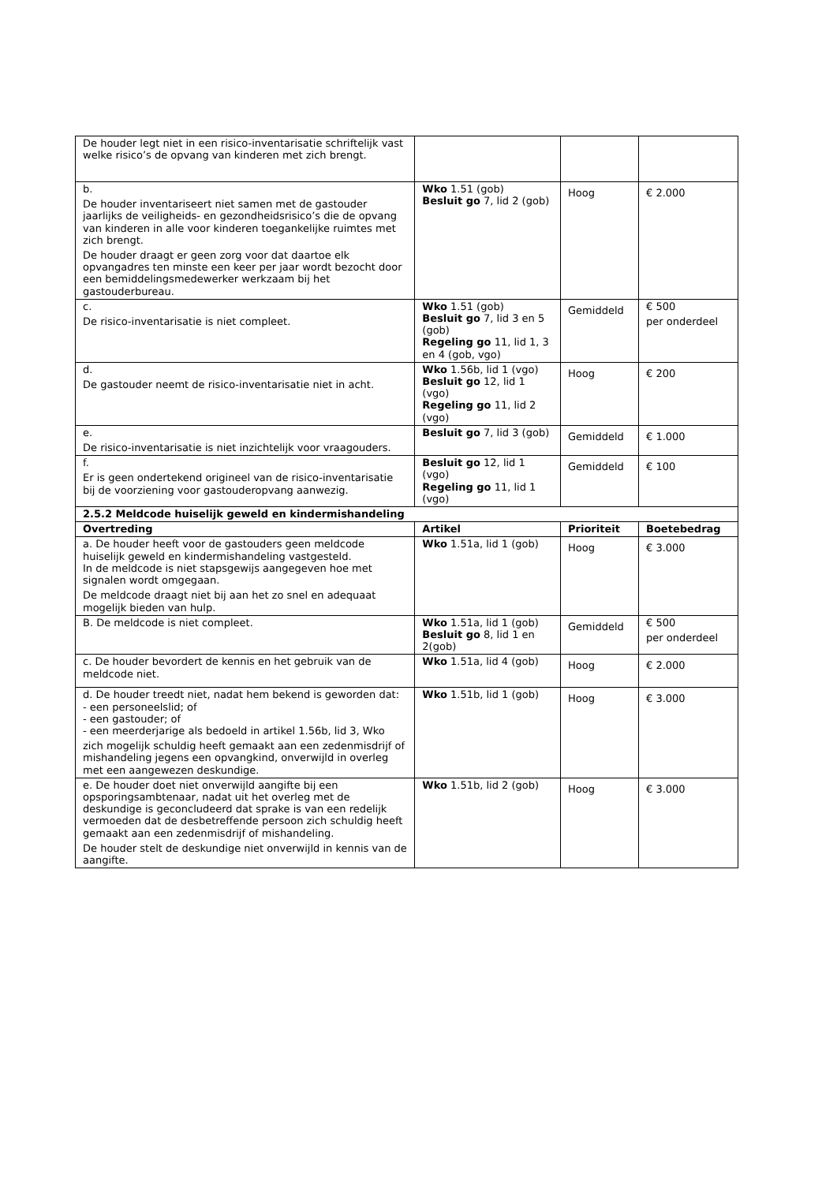| De houder legt niet in een risico-inventarisatie schriftelijk vast welke risico’s de opvang van kinderen met zich brengt. | | | |
| b. De houder inventariseert niet samen met de gastouder jaarlijks de veiligheids- en gezondheidsrisico’s die de opvang van kinderen in alle voor kinderen toegankelijke ruimtes met zich brengt. De houder draagt er geen zorg voor dat daartoe elk opvangadres ten minste een keer per jaar wordt bezocht door een bemiddelingsmedewerker werkzaam bij het gastouderbureau. | Wko 1.51 (gob) Besluit go 7, lid 2 (gob) | Hoog | € 2.000 |
| c. De risico-inventarisatie is niet compleet. | Wko 1.51 (gob) Besluit go 7, lid 3 en 5 (gob) Regeling go 11, lid 1, 3 en 4 (gob, vgo) | Gemiddeld | € 500 per onderdeel |
| d. De gastouder neemt de risico-inventarisatie niet in acht. | Wko 1.56b, lid 1 (vgo) Besluit go 12, lid 1 (vgo) Regeling go 11, lid 2 (vgo) | Hoog | € 200 |
| e. De risico-inventarisatie is niet inzichtelijk voor vraagouders. | Besluit go 7, lid 3 (gob) | Gemiddeld | € 1.000 |
| f. Er is geen ondertekend origineel van de risico-inventarisatie bij de voorziening voor gastouderopvang aanwezig. | Besluit go 12, lid 1 (vgo) Regeling go 11, lid 1 (vgo) | Gemiddeld | € 100 |
| 2.5.2 Meldcode huiselijk geweld en kindermishandeling | | | |
| Overtreding | Artikel | Prioriteit | Boetebedrag |
| a. De houder heeft voor de gastouders geen meldcode huiselijk geweld en kindermishandeling vastgesteld. In de meldcode is niet stapsgewijs aangegeven hoe met signalen wordt omgegaan. De meldcode draagt niet bij aan het zo snel en adequaat mogelijk bieden van hulp. | Wko 1.51a, lid 1 (gob) | Hoog | € 3.000 |
| B. De meldcode is niet compleet. | Wko 1.51a, lid 1 (gob) Besluit go 8, lid 1 en 2(gob) | Gemiddeld | € 500 per onderdeel |
| c. De houder bevordert de kennis en het gebruik van de meldcode niet. | Wko 1.51a, lid 4 (gob) | Hoog | € 2.000 |
| d. De houder treedt niet, nadat hem bekend is geworden dat: - een personeelslid; of - een gastouder; of - een meerderjarige als bedoeld in artikel 1.56b, lid 3, Wko zich mogelijk schuldig heeft gemaakt aan een zedenmisdrijf of mishandeling jegens een opvangkind, onverwijld in overleg met een aangewezen deskundige. | Wko 1.51b, lid 1 (gob) | Hoog | € 3.000 |
| e. De houder doet niet onverwijld aangifte bij een opsporingsambtenaar, nadat uit het overleg met de deskundige is geconcludeerd dat sprake is van een redelijk vermoeden dat de desbetreffende persoon zich schuldig heeft gemaakt aan een zedenmisdrijf of mishandeling. De houder stelt de deskundige niet onverwijld in kennis van de aangifte. | Wko 1.51b, lid 2 (gob) | Hoog | € 3.000 |